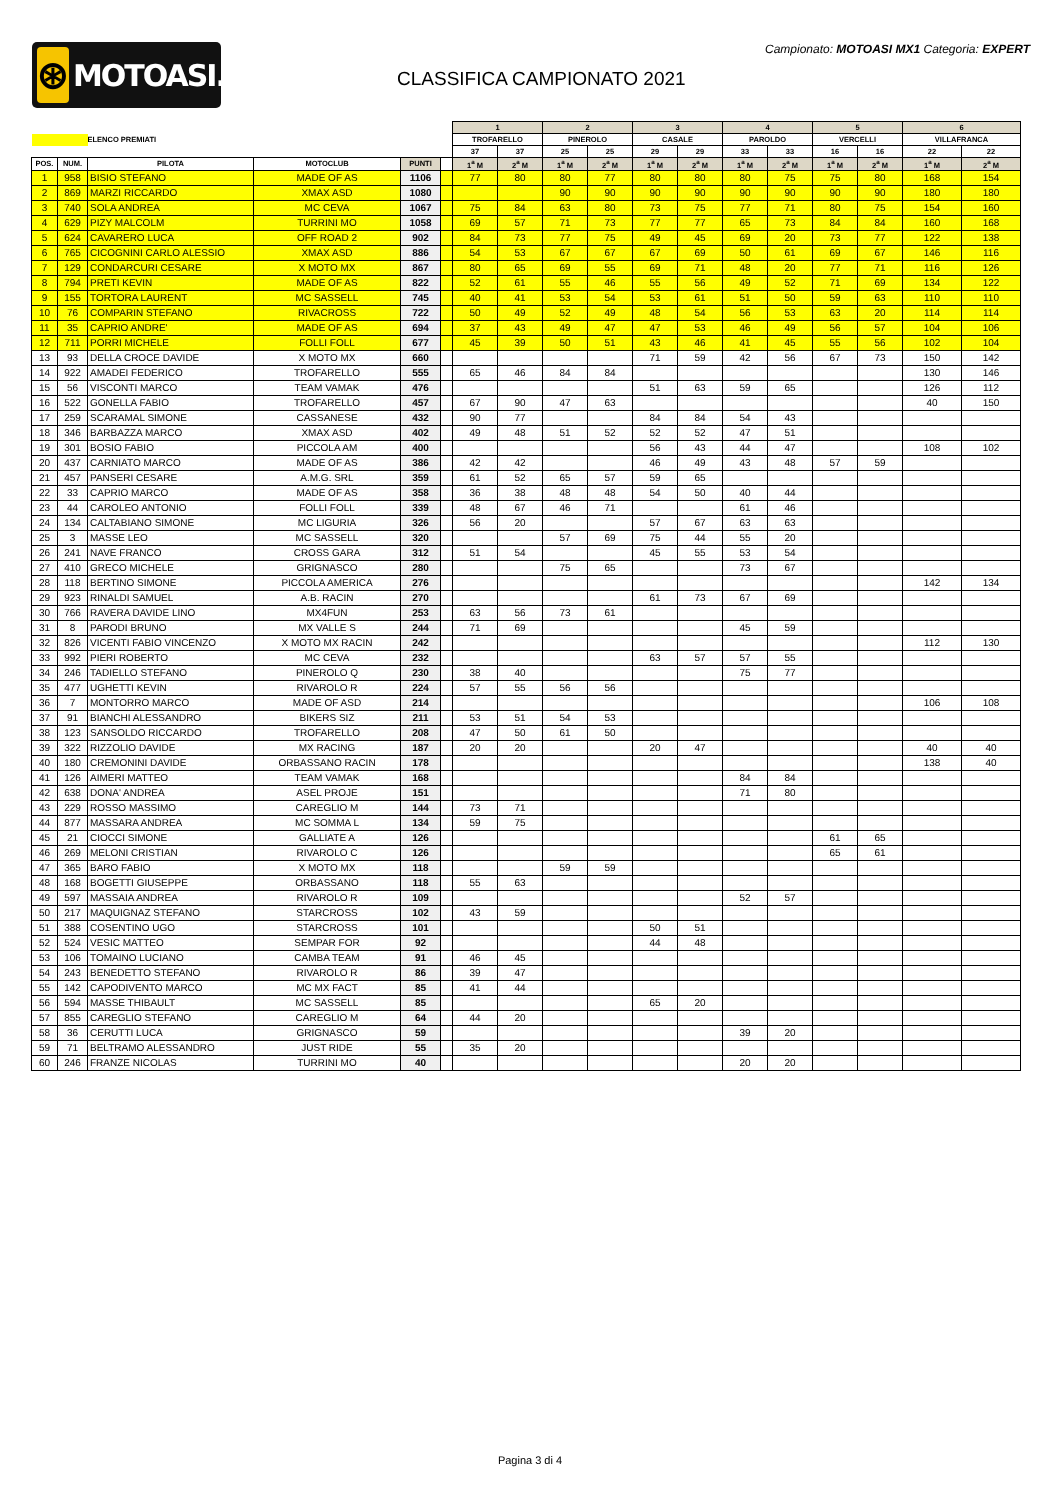⊛
MOTOASI.IT
Campionato: MOTOASI MX1 Categoria: EXPERT
CLASSIFICA CAMPIONATO 2021
| | | | | | | 1 | | 2 | | 3 | | 4 | | 5 | | 6 | |
| --- | --- | --- | --- | --- | --- | --- | --- | --- | --- | --- | --- | --- | --- | --- | --- | --- | --- |
| | | ELENCO PREMIATI | | | | TROFARELLO | | PINEROLO | | CASALE | | PAROLDO | | VERCELLI | | VILLAFRANCA | |
| | | | | | | 37 | 37 | 25 | 25 | 29 | 29 | 33 | 33 | 16 | 16 | 22 | 22 |
| POS. | NUM. | PILOTA | MOTOCLUB | PUNTI | | 1<sup>a</sup> M | 2<sup>a</sup> M | 1<sup>a</sup> M | 2<sup>a</sup> M | 1<sup>a</sup> M | 2<sup>a</sup> M | 1<sup>a</sup> M | 2<sup>a</sup> M | 1<sup>a</sup> M | 2<sup>a</sup> M | 1<sup>a</sup> M | 2<sup>a</sup> M |
| 1 | 958 | BISIO STEFANO | MADE OF AS | 1106 | | 77 | 80 | 80 | 77 | 80 | 80 | 80 | 75 | 75 | 80 | 168 | 154 |
| 2 | 869 | MARZI RICCARDO | XMAX ASD | 1080 | | | | 90 | 90 | 90 | 90 | 90 | 90 | 90 | 90 | 180 | 180 |
| 3 | 740 | SOLA ANDREA | MC CEVA | 1067 | | 75 | 84 | 63 | 80 | 73 | 75 | 77 | 71 | 80 | 75 | 154 | 160 |
| 4 | 629 | PIZY MALCOLM | TURRINI MO | 1058 | | 69 | 57 | 71 | 73 | 77 | 77 | 65 | 73 | 84 | 84 | 160 | 168 |
| 5 | 624 | CAVARERO LUCA | OFF ROAD 2 | 902 | | 84 | 73 | 77 | 75 | 49 | 45 | 69 | 20 | 73 | 77 | 122 | 138 |
| 6 | 765 | CICOGNINI CARLO ALESSIO | XMAX ASD | 886 | | 54 | 53 | 67 | 67 | 67 | 69 | 50 | 61 | 69 | 67 | 146 | 116 |
| 7 | 129 | CONDARCURI CESARE | X MOTO MX | 867 | | 80 | 65 | 69 | 55 | 69 | 71 | 48 | 20 | 77 | 71 | 116 | 126 |
| 8 | 794 | PRETI KEVIN | MADE OF AS | 822 | | 52 | 61 | 55 | 46 | 55 | 56 | 49 | 52 | 71 | 69 | 134 | 122 |
| 9 | 155 | TORTORA LAURENT | MC SASSELL | 745 | | 40 | 41 | 53 | 54 | 53 | 61 | 51 | 50 | 59 | 63 | 110 | 110 |
| 10 | 76 | COMPARIN STEFANO | RIVACROSS | 722 | | 50 | 49 | 52 | 49 | 48 | 54 | 56 | 53 | 63 | 20 | 114 | 114 |
| 11 | 35 | CAPRIO ANDRE' | MADE OF AS | 694 | | 37 | 43 | 49 | 47 | 47 | 53 | 46 | 49 | 56 | 57 | 104 | 106 |
| 12 | 711 | PORRI MICHELE | FOLLI FOLL | 677 | | 45 | 39 | 50 | 51 | 43 | 46 | 41 | 45 | 55 | 56 | 102 | 104 |
| 13 | 93 | DELLA CROCE DAVIDE | X MOTO MX | 660 | | | | | | 71 | 59 | 42 | 56 | 67 | 73 | 150 | 142 |
| 14 | 922 | AMADEI FEDERICO | TROFARELLO | 555 | | 65 | 46 | 84 | 84 | | | | | | | 130 | 146 |
| 15 | 56 | VISCONTI MARCO | TEAM VAMAK | 476 | | | | | | 51 | 63 | 59 | 65 | | | 126 | 112 |
| 16 | 522 | GONELLA FABIO | TROFARELLO | 457 | | 67 | 90 | 47 | 63 | | | | | | | 40 | 150 |
| 17 | 259 | SCARAMAL SIMONE | CASSANESE | 432 | | 90 | 77 | | | 84 | 84 | 54 | 43 | | | | |
| 18 | 346 | BARBAZZA MARCO | XMAX ASD | 402 | | 49 | 48 | 51 | 52 | 52 | 52 | 47 | 51 | | | | |
| 19 | 301 | BOSIO FABIO | PICCOLA AM | 400 | | | | | | 56 | 43 | 44 | 47 | | | 108 | 102 |
| 20 | 437 | CARNIATO MARCO | MADE OF AS | 386 | | 42 | 42 | | | 46 | 49 | 43 | 48 | 57 | 59 | | |
| 21 | 457 | PANSERI CESARE | A.M.G. SRL | 359 | | 61 | 52 | 65 | 57 | 59 | 65 | | | | | | |
| 22 | 33 | CAPRIO MARCO | MADE OF AS | 358 | | 36 | 38 | 48 | 48 | 54 | 50 | 40 | 44 | | | | |
| 23 | 44 | CAROLEO ANTONIO | FOLLI FOLL | 339 | | 48 | 67 | 46 | 71 | | | 61 | 46 | | | | |
| 24 | 134 | CALTABIANO SIMONE | MC LIGURIA | 326 | | 56 | 20 | | | 57 | 67 | 63 | 63 | | | | |
| 25 | 3 | MASSE LEO | MC SASSELL | 320 | | | | 57 | 69 | 75 | 44 | 55 | 20 | | | | |
| 26 | 241 | NAVE FRANCO | CROSS GARA | 312 | | 51 | 54 | | | 45 | 55 | 53 | 54 | | | | |
| 27 | 410 | GRECO MICHELE | GRIGNASCO | 280 | | | | 75 | 65 | | | 73 | 67 | | | | |
| 28 | 118 | BERTINO SIMONE | PICCOLA AMERICA | 276 | | | | | | | | | | | | 142 | 134 |
| 29 | 923 | RINALDI SAMUEL | A.B. RACIN | 270 | | | | | | 61 | 73 | 67 | 69 | | | | |
| 30 | 766 | RAVERA DAVIDE LINO | MX4FUN | 253 | | 63 | 56 | 73 | 61 | | | | | | | | |
| 31 | 8 | PARODI BRUNO | MX VALLE S | 244 | | 71 | 69 | | | | | 45 | 59 | | | | |
| 32 | 826 | VICENTI FABIO VINCENZO | X MOTO MX RACIN | 242 | | | | | | | | | | | | 112 | 130 |
| 33 | 992 | PIERI ROBERTO | MC CEVA | 232 | | | | | | 63 | 57 | 57 | 55 | | | | |
| 34 | 246 | TADIELLO STEFANO | PINEROLO Q | 230 | | 38 | 40 | | | | | 75 | 77 | | | | |
| 35 | 477 | UGHETTI KEVIN | RIVAROLO R | 224 | | 57 | 55 | 56 | 56 | | | | | | | | |
| 36 | 7 | MONTORRO MARCO | MADE OF ASD | 214 | | | | | | | | | | | | 106 | 108 |
| 37 | 91 | BIANCHI ALESSANDRO | BIKERS SIZ | 211 | | 53 | 51 | 54 | 53 | | | | | | | | |
| 38 | 123 | SANSOLDO RICCARDO | TROFARELLO | 208 | | 47 | 50 | 61 | 50 | | | | | | | | |
| 39 | 322 | RIZZOLIO DAVIDE | MX RACING | 187 | | 20 | 20 | | | 20 | 47 | | | | | 40 | 40 |
| 40 | 180 | CREMONINI DAVIDE | ORBASSANO RACIN | 178 | | | | | | | | | | | | 138 | 40 |
| 41 | 126 | AIMERI MATTEO | TEAM VAMAK | 168 | | | | | | | | 84 | 84 | | | | |
| 42 | 638 | DONA' ANDREA | ASEL PROJE | 151 | | | | | | | | 71 | 80 | | | | |
| 43 | 229 | ROSSO MASSIMO | CAREGLIO M | 144 | | 73 | 71 | | | | | | | | | | |
| 44 | 877 | MASSARA ANDREA | MC SOMMA L | 134 | | 59 | 75 | | | | | | | | | | |
| 45 | 21 | CIOCCI SIMONE | GALLIATE A | 126 | | | | | | | | | | 61 | 65 | | |
| 46 | 269 | MELONI CRISTIAN | RIVAROLO C | 126 | | | | | | | | | | 65 | 61 | | |
| 47 | 365 | BARO FABIO | X MOTO MX | 118 | | | | 59 | 59 | | | | | | | | |
| 48 | 168 | BOGETTI GIUSEPPE | ORBASSANO | 118 | | 55 | 63 | | | | | | | | | | |
| 49 | 597 | MASSAIA ANDREA | RIVAROLO R | 109 | | | | | | | | 52 | 57 | | | | |
| 50 | 217 | MAQUIGNAZ STEFANO | STARCROSS | 102 | | 43 | 59 | | | | | | | | | | |
| 51 | 388 | COSENTINO UGO | STARCROSS | 101 | | | | | | 50 | 51 | | | | | | |
| 52 | 524 | VESIC MATTEO | SEMPAR FOR | 92 | | | | | | 44 | 48 | | | | | | |
| 53 | 106 | TOMAINO LUCIANO | CAMBA TEAM | 91 | | 46 | 45 | | | | | | | | | | |
| 54 | 243 | BENEDETTO STEFANO | RIVAROLO R | 86 | | 39 | 47 | | | | | | | | | | |
| 55 | 142 | CAPODIVENTO MARCO | MC MX FACT | 85 | | 41 | 44 | | | | | | | | | | |
| 56 | 594 | MASSE THIBAULT | MC SASSELL | 85 | | | | | | 65 | 20 | | | | | | |
| 57 | 855 | CAREGLIO STEFANO | CAREGLIO M | 64 | | 44 | 20 | | | | | | | | | | |
| 58 | 36 | CERUTTI LUCA | GRIGNASCO | 59 | | | | | | | | 39 | 20 | | | | |
| 59 | 71 | BELTRAMO ALESSANDRO | JUST RIDE | 55 | | 35 | 20 | | | | | | | | | | |
| 60 | 246 | FRANZE NICOLAS | TURRINI MO | 40 | | | | | | | | 20 | 20 | | | | |
Pagina 3 di 4